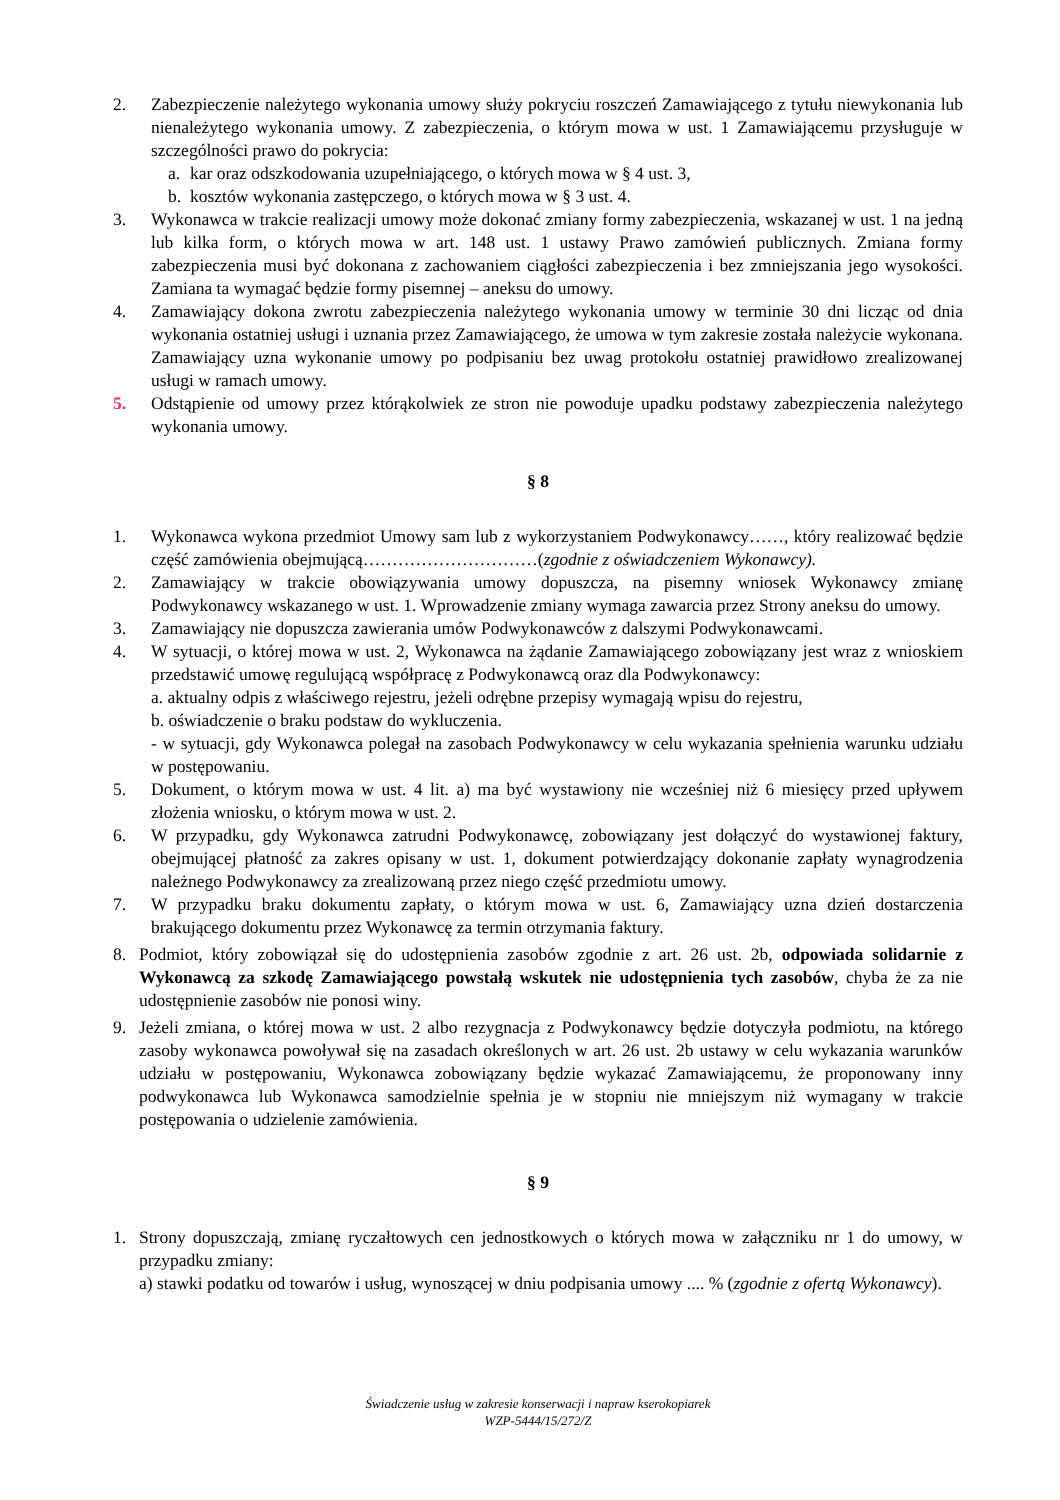2. Zabezpieczenie należytego wykonania umowy służy pokryciu roszczeń Zamawiającego z tytułu niewykonania lub nienależytego wykonania umowy. Z zabezpieczenia, o którym mowa w ust. 1 Zamawiającemu przysługuje w szczególności prawo do pokrycia:
a. kar oraz odszkodowania uzupełniającego, o których mowa w § 4 ust. 3,
b. kosztów wykonania zastępczego, o których mowa w § 3 ust. 4.
3. Wykonawca w trakcie realizacji umowy może dokonać zmiany formy zabezpieczenia, wskazanej w ust. 1 na jedną lub kilka form, o których mowa w art. 148 ust. 1 ustawy Prawo zamówień publicznych. Zmiana formy zabezpieczenia musi być dokonana z zachowaniem ciągłości zabezpieczenia i bez zmniejszania jego wysokości. Zamiana ta wymagać będzie formy pisemnej – aneksu do umowy.
4. Zamawiający dokona zwrotu zabezpieczenia należytego wykonania umowy w terminie 30 dni licząc od dnia wykonania ostatniej usługi i uznania przez Zamawiającego, że umowa w tym zakresie została należycie wykonana. Zamawiający uzna wykonanie umowy po podpisaniu bez uwag protokołu ostatniej prawidłowo zrealizowanej usługi w ramach umowy.
5. Odstąpienie od umowy przez którąkolwiek ze stron nie powoduje upadku podstawy zabezpieczenia należytego wykonania umowy.
§ 8
1. Wykonawca wykona przedmiot Umowy sam lub z wykorzystaniem Podwykonawcy……, który realizować będzie część zamówienia obejmującą…………………………(zgodnie z oświadczeniem Wykonawcy).
2. Zamawiający w trakcie obowiązywania umowy dopuszcza, na pisemny wniosek Wykonawcy zmianę Podwykonawcy wskazanego w ust. 1. Wprowadzenie zmiany wymaga zawarcia przez Strony aneksu do umowy.
3. Zamawiający nie dopuszcza zawierania umów Podwykonawców z dalszymi Podwykonawcami.
4. W sytuacji, o której mowa w ust. 2, Wykonawca na żądanie Zamawiającego zobowiązany jest wraz z wnioskiem przedstawić umowę regulującą współpracę z Podwykonawcą oraz dla Podwykonawcy:
a. aktualny odpis z właściwego rejestru, jeżeli odrębne przepisy wymagają wpisu do rejestru,
b. oświadczenie o braku podstaw do wykluczenia.
- w sytuacji, gdy Wykonawca polegał na zasobach Podwykonawcy w celu wykazania spełnienia warunku udziału w postępowaniu.
5. Dokument, o którym mowa w ust. 4 lit. a) ma być wystawiony nie wcześniej niż 6 miesięcy przed upływem złożenia wniosku, o którym mowa w ust. 2.
6. W przypadku, gdy Wykonawca zatrudni Podwykonawcę, zobowiązany jest dołączyć do wystawionej faktury, obejmującej płatność za zakres opisany w ust. 1, dokument potwierdzający dokonanie zapłaty wynagrodzenia należnego Podwykonawcy za zrealizowaną przez niego część przedmiotu umowy.
7. W przypadku braku dokumentu zapłaty, o którym mowa w ust. 6, Zamawiający uzna dzień dostarczenia brakującego dokumentu przez Wykonawcę za termin otrzymania faktury.
8. Podmiot, który zobowiązał się do udostępnienia zasobów zgodnie z art. 26 ust. 2b, odpowiada solidarnie z Wykonawcą za szkodę Zamawiającego powstałą wskutek nie udostępnienia tych zasobów, chyba że za nie udostępnienie zasobów nie ponosi winy.
9. Jeżeli zmiana, o której mowa w ust. 2 albo rezygnacja z Podwykonawcy będzie dotyczyła podmiotu, na którego zasoby wykonawca powoływał się na zasadach określonych w art. 26 ust. 2b ustawy w celu wykazania warunków udziału w postępowaniu, Wykonawca zobowiązany będzie wykazać Zamawiającemu, że proponowany inny podwykonawca lub Wykonawca samodzielnie spełnia je w stopniu nie mniejszym niż wymagany w trakcie postępowania o udzielenie zamówienia.
§ 9
1. Strony dopuszczają, zmianę ryczałtowych cen jednostkowych o których mowa w załączniku nr 1 do umowy, w przypadku zmiany:
a) stawki podatku od towarów i usług, wynoszącej w dniu podpisania umowy .... % (zgodnie z ofertą Wykonawcy).
Świadczenie usług w zakresie konserwacji i napraw kserokopiarek
WZP-5444/15/272/Z